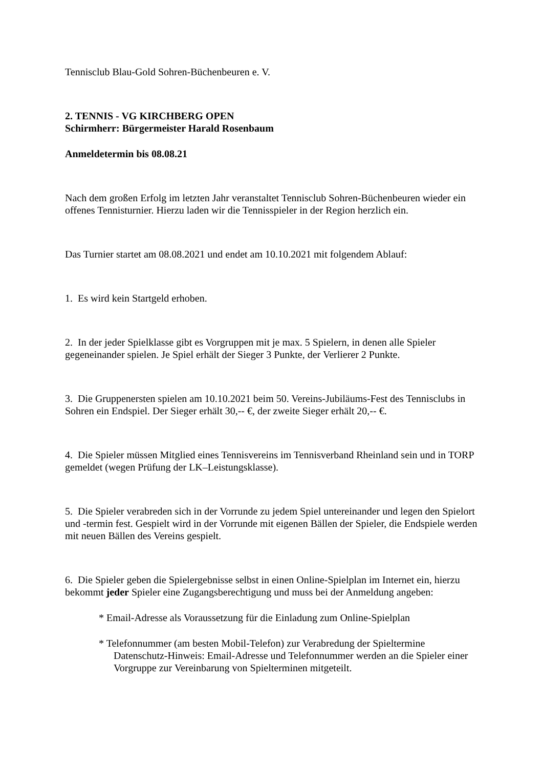Tennisclub Blau-Gold Sohren-Büchenbeuren e. V.
2. TENNIS - VG KIRCHBERG OPEN
Schirmherr: Bürgermeister Harald Rosenbaum
Anmeldetermin bis 08.08.21
Nach dem großen Erfolg im letzten Jahr veranstaltet Tennisclub Sohren-Büchenbeuren wieder ein offenes Tennisturnier. Hierzu laden wir die Tennisspieler in der Region herzlich ein.
Das Turnier startet am 08.08.2021 und endet am 10.10.2021 mit folgendem Ablauf:
1. Es wird kein Startgeld erhoben.
2. In der jeder Spielklasse gibt es Vorgruppen mit je max. 5 Spielern, in denen alle Spieler gegeneinander spielen. Je Spiel erhält der Sieger 3 Punkte, der Verlierer 2 Punkte.
3. Die Gruppenersten spielen am 10.10.2021 beim 50. Vereins-Jubiläums-Fest des Tennisclubs in Sohren ein Endspiel. Der Sieger erhält 30,-- €, der zweite Sieger erhält 20,-- €.
4. Die Spieler müssen Mitglied eines Tennisvereins im Tennisverband Rheinland sein und in TORP gemeldet (wegen Prüfung der LK–Leistungsklasse).
5. Die Spieler verabreden sich in der Vorrunde zu jedem Spiel untereinander und legen den Spielort und -termin fest. Gespielt wird in der Vorrunde mit eigenen Bällen der Spieler, die Endspiele werden mit neuen Bällen des Vereins gespielt.
6. Die Spieler geben die Spielergebnisse selbst in einen Online-Spielplan im Internet ein, hierzu bekommt jeder Spieler eine Zugangsberechtigung und muss bei der Anmeldung angeben:
* Email-Adresse als Voraussetzung für die Einladung zum Online-Spielplan
* Telefonnummer (am besten Mobil-Telefon) zur Verabredung der Spieltermine
Datenschutz-Hinweis: Email-Adresse und Telefonnummer werden an die Spieler einer Vorgruppe zur Vereinbarung von Spielterminen mitgeteilt.